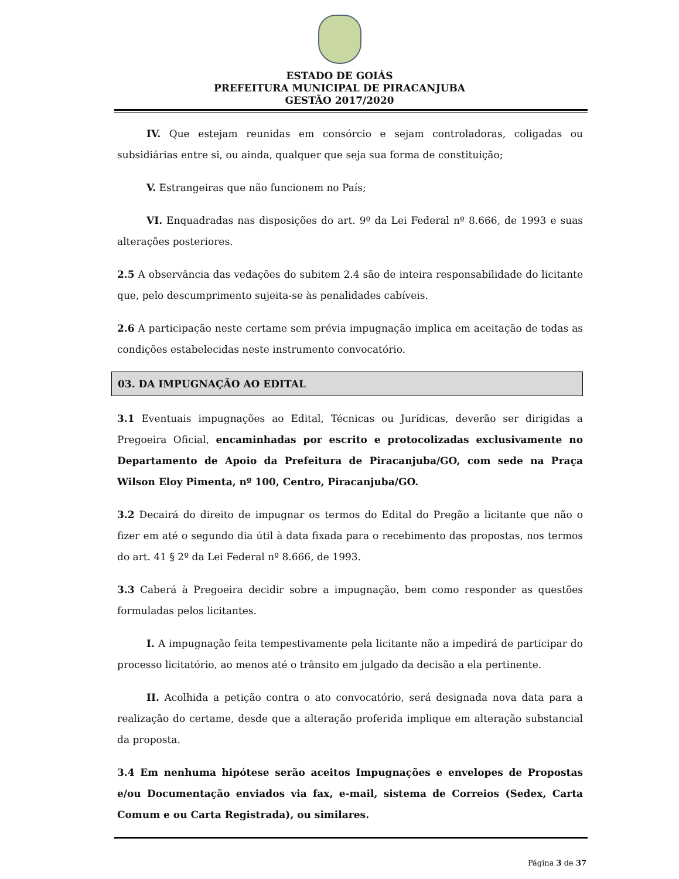ESTADO DE GOIÁS
PREFEITURA MUNICIPAL DE PIRACANJUBA
GESTÃO 2017/2020
IV. Que estejam reunidas em consórcio e sejam controladoras, coligadas ou subsidiárias entre si, ou ainda, qualquer que seja sua forma de constituição;
V. Estrangeiras que não funcionem no País;
VI. Enquadradas nas disposições do art. 9º da Lei Federal nº 8.666, de 1993 e suas alterações posteriores.
2.5 A observância das vedações do subitem 2.4 são de inteira responsabilidade do licitante que, pelo descumprimento sujeita-se às penalidades cabíveis.
2.6 A participação neste certame sem prévia impugnação implica em aceitação de todas as condições estabelecidas neste instrumento convocatório.
03. DA IMPUGNAÇÃO AO EDITAL
3.1 Eventuais impugnações ao Edital, Técnicas ou Jurídicas, deverão ser dirigidas a Pregoeira Oficial, encaminhadas por escrito e protocolizadas exclusivamente no Departamento de Apoio da Prefeitura de Piracanjuba/GO, com sede na Praça Wilson Eloy Pimenta, nº 100, Centro, Piracanjuba/GO.
3.2 Decairá do direito de impugnar os termos do Edital do Pregão a licitante que não o fizer em até o segundo dia útil à data fixada para o recebimento das propostas, nos termos do art. 41 § 2º da Lei Federal nº 8.666, de 1993.
3.3 Caberá à Pregoeira decidir sobre a impugnação, bem como responder as questões formuladas pelos licitantes.
I. A impugnação feita tempestivamente pela licitante não a impedirá de participar do processo licitatório, ao menos até o trânsito em julgado da decisão a ela pertinente.
II. Acolhida a petição contra o ato convocatório, será designada nova data para a realização do certame, desde que a alteração proferida implique em alteração substancial da proposta.
3.4 Em nenhuma hipótese serão aceitos Impugnações e envelopes de Propostas e/ou Documentação enviados via fax, e-mail, sistema de Correios (Sedex, Carta Comum e ou Carta Registrada), ou similares.
Página 3 de 37